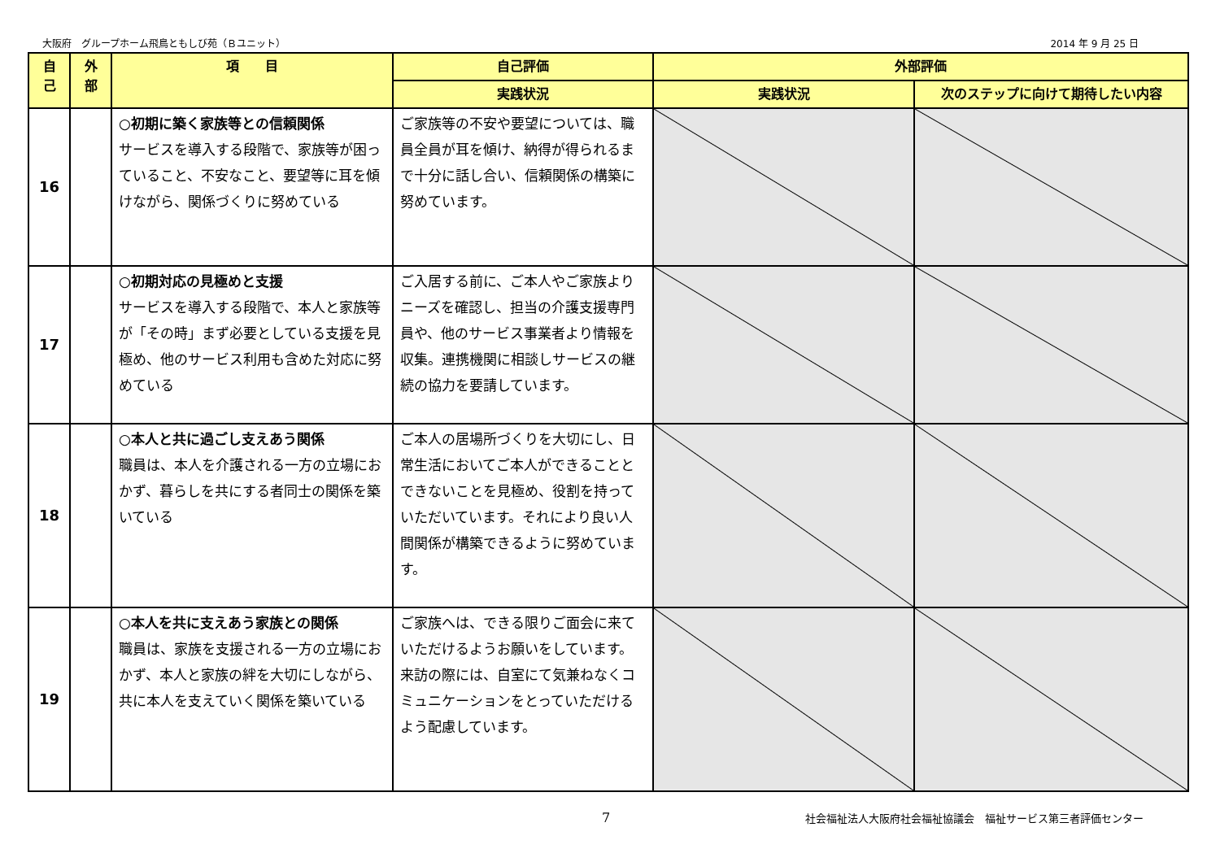大阪府　グループホーム飛鳥ともしび苑（Ｂユニット） 2014 年 9 月 25 日
| 自 己 | 外 部 | 項 目 | 自己評価 | 外部評価 | |
| --- | --- | --- | --- | --- | --- |
| | | | 実践状況 | 実践状況 | 次のステップに向けて期待したい内容 |
| 16 | | ○初期に築く家族等との信頼関係 サービスを導入する段階で、家族等が困っていること、不安なこと、要望等に耳を傾けながら、関係づくりに努めている | ご家族等の不安や要望については、職員全員が耳を傾け、納得が得られるまで十分に話し合い、信頼関係の構築に努めています。 | | |
| 17 | | ○初期対応の見極めと支援 サービスを導入する段階で、本人と家族等が「その時」まず必要としている支援を見極め、他のサービス利用も含めた対応に努めている | ご入居する前に、ご本人やご家族よりニーズを確認し、担当の介護支援専門員や、他のサービス事業者より情報を収集。連携機関に相談しサービスの継続の協力を要請しています。 | | |
| 18 | | ○本人と共に過ごし支えあう関係 職員は、本人を介護される一方の立場におかず、暮らしを共にする者同士の関係を築いている | ご本人の居場所づくりを大切にし、日常生活においてご本人ができることとできないことを見極め、役割を持っていただいています。それにより良い人間関係が構築できるように努めています。 | | |
| 19 | | ○本人を共に支えあう家族との関係 職員は、家族を支援される一方の立場におかず、本人と家族の絆を大切にしながら、共に本人を支えていく関係を築いている | ご家族へは、できる限りご面会に来ていただけるようお願いをしています。来訪の際には、自室にて気兼ねなくコミュニケーションをとっていただけるよう配慮しています。 | | |
7 社会福祉法人大阪府社会福祉協議会　福祉サービス第三者評価センター